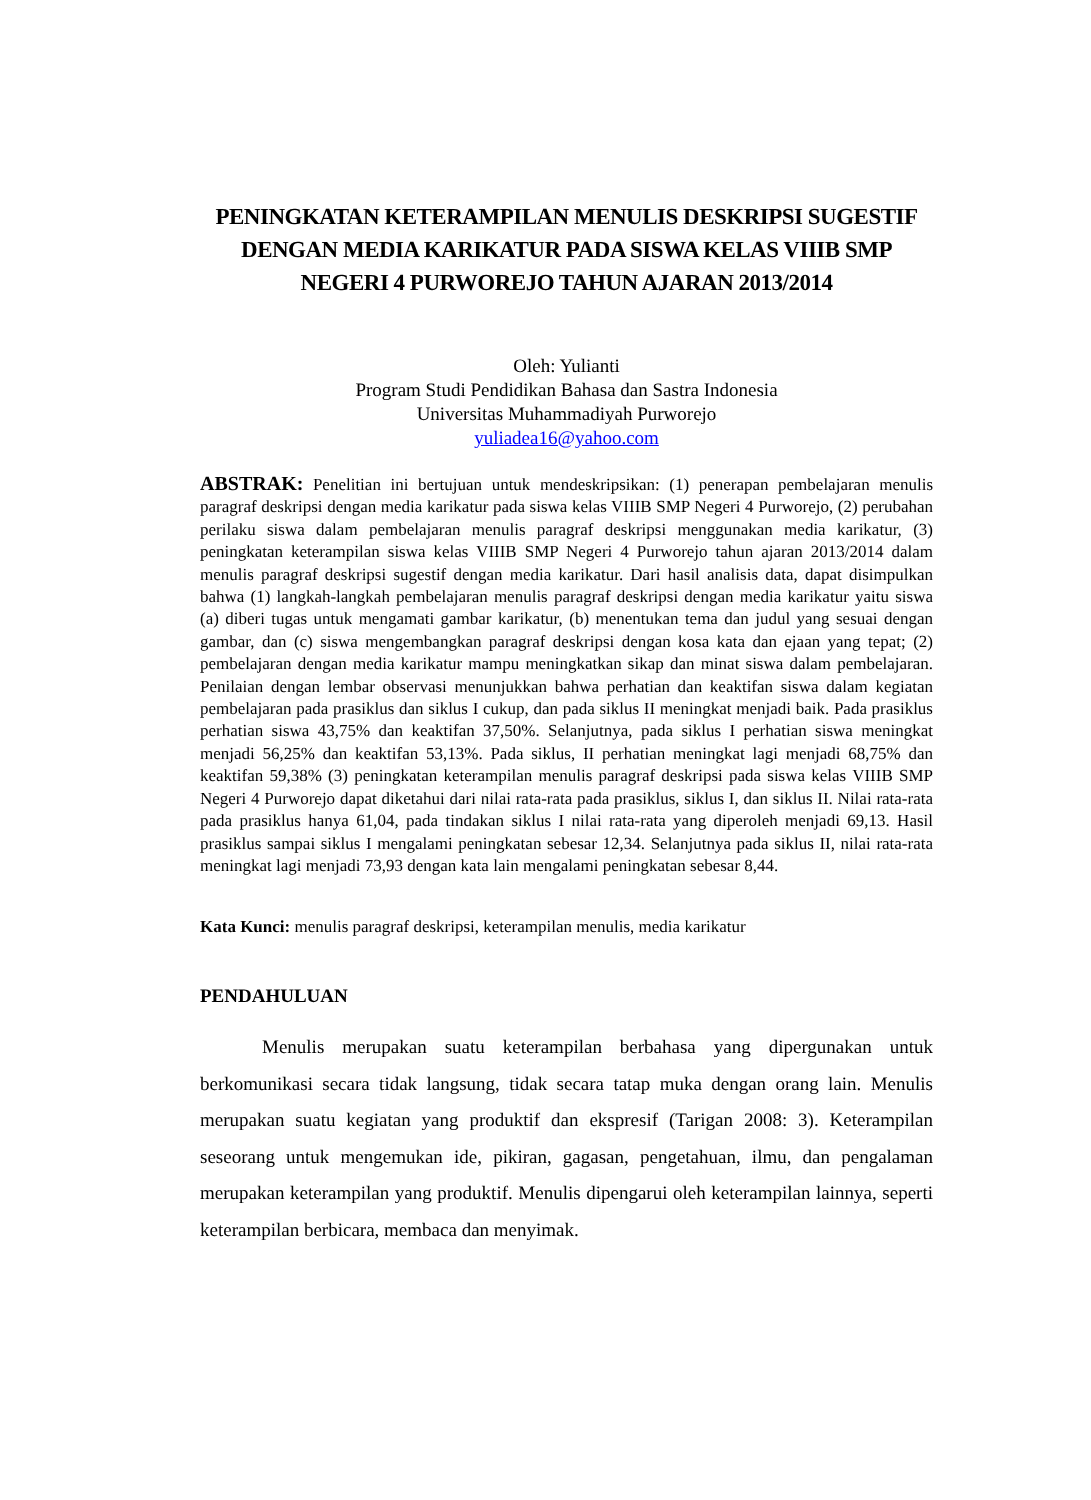PENINGKATAN KETERAMPILAN MENULIS DESKRIPSI SUGESTIF DENGAN MEDIA KARIKATUR PADA SISWA KELAS VIIIB SMP NEGERI 4 PURWOREJO TAHUN AJARAN 2013/2014
Oleh: Yulianti
Program Studi Pendidikan Bahasa dan Sastra Indonesia
Universitas Muhammadiyah Purworejo
yuliadea16@yahoo.com
ABSTRAK: Penelitian ini bertujuan untuk mendeskripsikan: (1) penerapan pembelajaran menulis paragraf deskripsi dengan media karikatur pada siswa kelas VIIIB SMP Negeri 4 Purworejo, (2) perubahan perilaku siswa dalam pembelajaran menulis paragraf deskripsi menggunakan media karikatur, (3) peningkatan keterampilan siswa kelas VIIIB SMP Negeri 4 Purworejo tahun ajaran 2013/2014 dalam menulis paragraf deskripsi sugestif dengan media karikatur. Dari hasil analisis data, dapat disimpulkan bahwa (1) langkah-langkah pembelajaran menulis paragraf deskripsi dengan media karikatur yaitu siswa (a) diberi tugas untuk mengamati gambar karikatur, (b) menentukan tema dan judul yang sesuai dengan gambar, dan (c) siswa mengembangkan paragraf deskripsi dengan kosa kata dan ejaan yang tepat; (2) pembelajaran dengan media karikatur mampu meningkatkan sikap dan minat siswa dalam pembelajaran. Penilaian dengan lembar observasi menunjukkan bahwa perhatian dan keaktifan siswa dalam kegiatan pembelajaran pada prasiklus dan siklus I cukup, dan pada siklus II meningkat menjadi baik. Pada prasiklus perhatian siswa 43,75% dan keaktifan 37,50%. Selanjutnya, pada siklus I perhatian siswa meningkat menjadi 56,25% dan keaktifan 53,13%. Pada siklus, II perhatian meningkat lagi menjadi 68,75% dan keaktifan 59,38% (3) peningkatan keterampilan menulis paragraf deskripsi pada siswa kelas VIIIB SMP Negeri 4 Purworejo dapat diketahui dari nilai rata-rata pada prasiklus, siklus I, dan siklus II. Nilai rata-rata pada prasiklus hanya 61,04, pada tindakan siklus I nilai rata-rata yang diperoleh menjadi 69,13. Hasil prasiklus sampai siklus I mengalami peningkatan sebesar 12,34. Selanjutnya pada siklus II, nilai rata-rata meningkat lagi menjadi 73,93 dengan kata lain mengalami peningkatan sebesar 8,44.
Kata Kunci: menulis paragraf deskripsi, keterampilan menulis, media karikatur
PENDAHULUAN
Menulis merupakan suatu keterampilan berbahasa yang dipergunakan untuk berkomunikasi secara tidak langsung, tidak secara tatap muka dengan orang lain. Menulis merupakan suatu kegiatan yang produktif dan ekspresif (Tarigan 2008: 3). Keterampilan seseorang untuk mengemukan ide, pikiran, gagasan, pengetahuan, ilmu, dan pengalaman merupakan keterampilan yang produktif. Menulis dipengarui oleh keterampilan lainnya, seperti keterampilan berbicara, membaca dan menyimak.